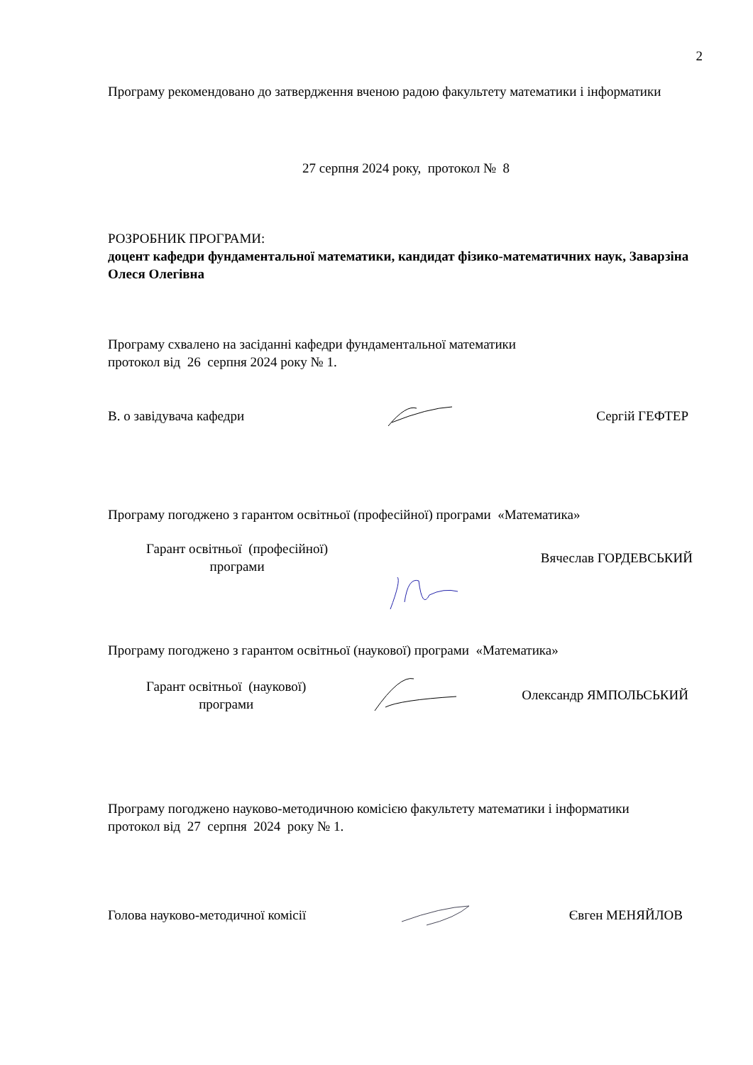2
Програму рекомендовано до затвердження вченою радою факультету математики і інформатики
27 серпня 2024 року, протокол № 8
РОЗРОБНИК ПРОГРАМИ:
доцент кафедри фундаментальної математики, кандидат фізико-математичних наук, Заварзіна Олеся Олегівна
Програму схвалено на засіданні кафедри фундаментальної математики
протокол від 26 серпня 2024 року № 1.
В. о завідувача кафедри Сергій ГЕФТЕР
Програму погоджено з гарантом освітньої (професійної) програми «Математика»
Гарант освітньої (професійної)
програми Вячеслав ГОРДЕВСЬКИЙ
Програму погоджено з гарантом освітньої (наукової) програми «Математика»
Гарант освітньої (наукової)
програми Олександр ЯМПОЛЬСЬКИЙ
Програму погоджено науково-методичною комісією факультету математики і інформатики
протокол від 27 серпня 2024 року № 1.
Голова науково-методичної комісії Євген МЕНЯЙЛОВ